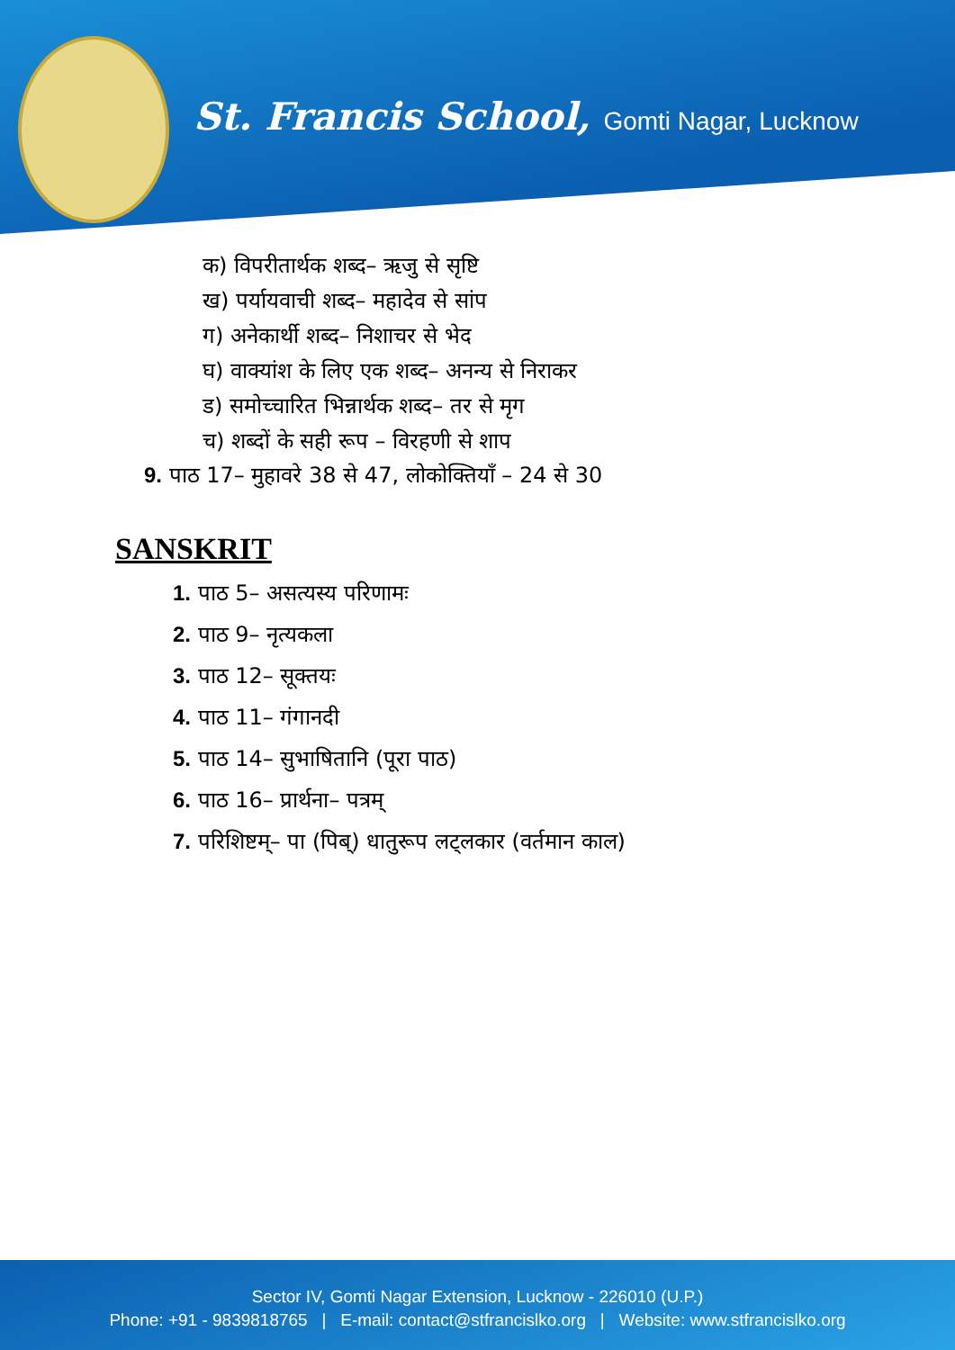St. Francis School, Gomti Nagar, Lucknow
क) विपरीतार्थक शब्द– ऋजु से सृष्टि
ख) पर्यायवाची शब्द– महादेव से सांप
ग) अनेकार्थी शब्द– निशाचर से भेद
घ) वाक्यांश के लिए एक शब्द– अनन्य से निराकर
ड) समोच्चारित भिन्नार्थक शब्द– तर से मृग
च) शब्दों के सही रूप – विरहणी से शाप
9. पाठ 17– मुहावरे 38 से 47, लोकोक्तियाँ – 24 से 30
SANSKRIT
1. पाठ 5– असत्यस्य परिणामः
2. पाठ 9– नृत्यकला
3. पाठ 12– सूक्तयः
4. पाठ 11– गंगानदी
5. पाठ 14– सुभाषितानि (पूरा पाठ)
6. पाठ 16– प्रार्थना– पत्रम्
7. परिशिष्टम्– पा (पिब्) धातुरूप लट्लकार (वर्तमान काल)
Sector IV, Gomti Nagar Extension, Lucknow - 226010 (U.P.)
Phone: +91 - 9839818765 | E-mail: contact@stfrancislko.org | Website: www.stfrancislko.org